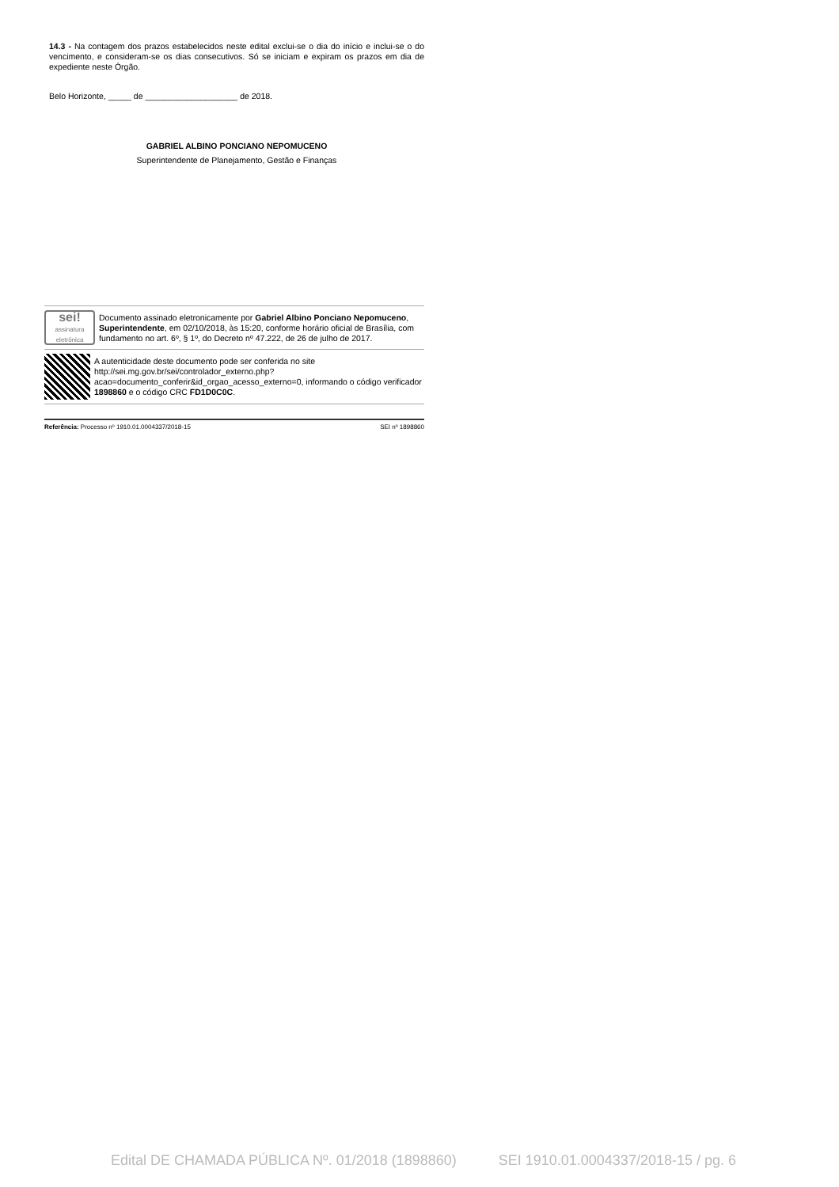14.3 - Na contagem dos prazos estabelecidos neste edital exclui-se o dia do início e inclui-se o do vencimento, e consideram-se os dias consecutivos. Só se iniciam e expiram os prazos em dia de expediente neste Órgão.
Belo Horizonte, _____ de ____________________ de 2018.
GABRIEL ALBINO PONCIANO NEPOMUCENO
Superintendente de Planejamento, Gestão e Finanças
sei!
assinatura eletrônica
Documento assinado eletronicamente por Gabriel Albino Ponciano Nepomuceno, Superintendente, em 02/10/2018, às 15:20, conforme horário oficial de Brasília, com fundamento no art. 6º, § 1º, do Decreto nº 47.222, de 26 de julho de 2017.
A autenticidade deste documento pode ser conferida no site http://sei.mg.gov.br/sei/controlador_externo.php?acao=documento_conferir&id_orgao_acesso_externo=0, informando o código verificador 1898860 e o código CRC FD1D0C0C.
Referência: Processo nº 1910.01.0004337/2018-15 SEI nº 1898860
Edital DE CHAMADA PÚBLICA Nº. 01/2018 (1898860) SEI 1910.01.0004337/2018-15 / pg. 6